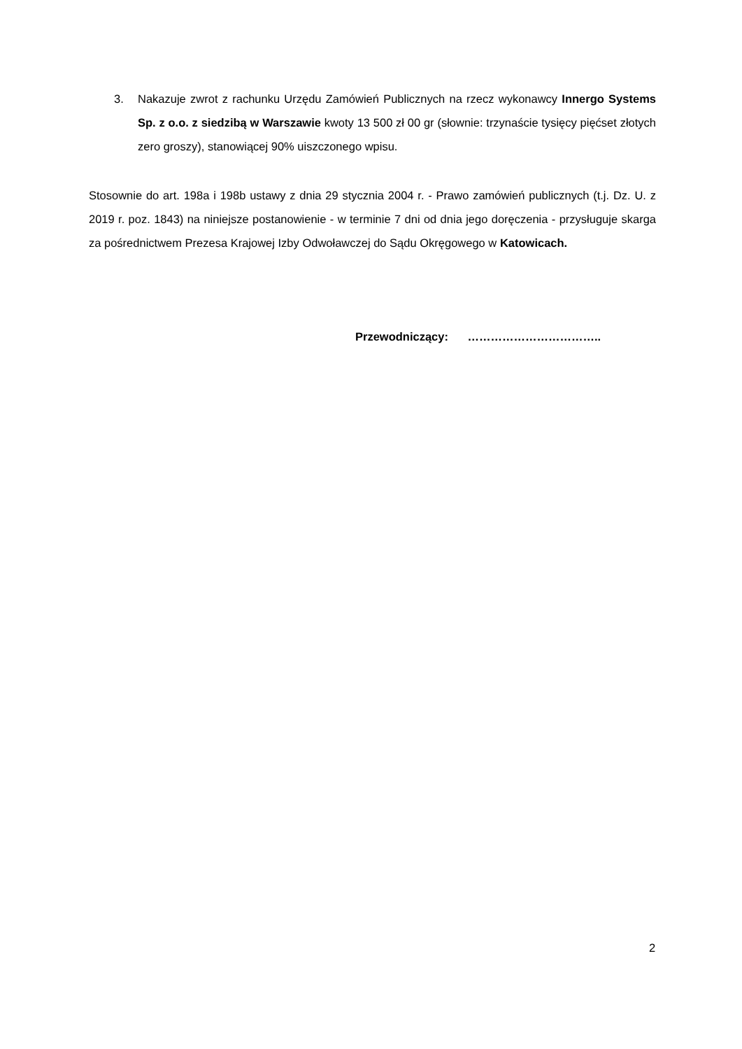3. Nakazuje zwrot z rachunku Urzędu Zamówień Publicznych na rzecz wykonawcy Innergo Systems Sp. z o.o. z siedzibą w Warszawie kwoty 13 500 zł 00 gr (słownie: trzynaście tysięcy pięćset złotych zero groszy), stanowiącej 90% uiszczonego wpisu.
Stosownie do art. 198a i 198b ustawy z dnia 29 stycznia 2004 r. - Prawo zamówień publicznych (t.j. Dz. U. z 2019 r. poz. 1843) na niniejsze postanowienie - w terminie 7 dni od dnia jego doręczenia - przysługuje skarga za pośrednictwem Prezesa Krajowej Izby Odwoławczej do Sądu Okręgowego w Katowicach.
Przewodniczący: ……………………………..
2